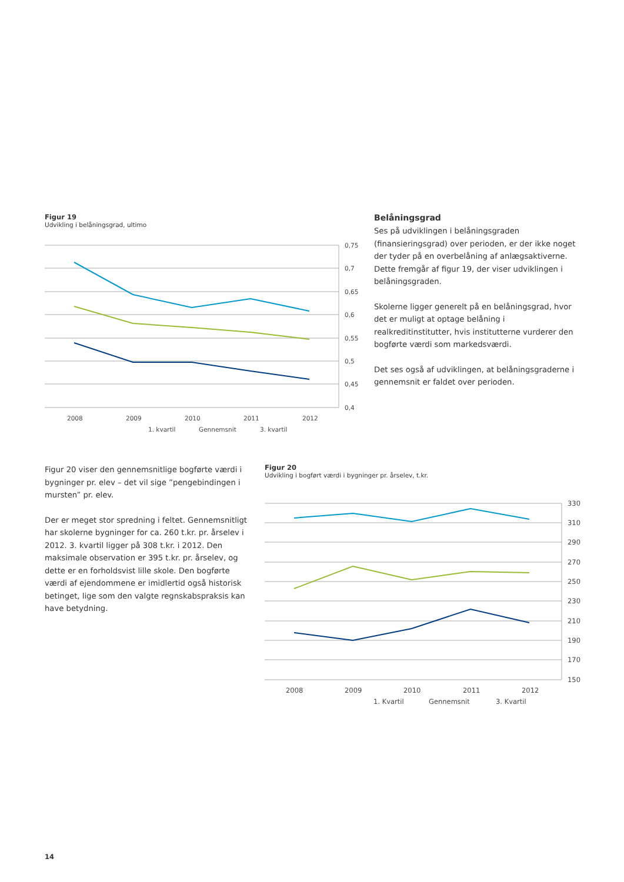Figur 19
Udvikling i belåningsgrad, ultimo
0,75
0,7
0,65
0,6
0,55
0,5
0,45
0,4
2008
2009
2010
2011
2012
1. kvartil
Gennemsnit
3. kvartil
Belåningsgrad
Ses på udviklingen i belåningsgraden (finansieringsgrad) over perioden, er der ikke noget der tyder på en overbelåning af anlægsaktiverne. Dette fremgår af figur 19, der viser udviklingen i belåningsgraden.
Skolerne ligger generelt på en belåningsgrad, hvor det er muligt at optage belåning i realkreditinstitutter, hvis institutterne vurderer den bogførte værdi som markedsværdi.
Det ses også af udviklingen, at belåningsgraderne i gennemsnit er faldet over perioden.
Figur 20 viser den gennemsnitlige bogførte værdi i bygninger pr. elev – det vil sige ”pengebindingen i mursten” pr. elev.
Der er meget stor spredning i feltet. Gennemsnitligt har skolerne bygninger for ca. 260 t.kr. pr. årselev i 2012. 3. kvartil ligger på 308 t.kr. i 2012. Den maksimale observation er 395 t.kr. pr. årselev, og dette er en forholdsvist lille skole. Den bogførte værdi af ejendommene er imidlertid også historisk betinget, lige som den valgte regnskabspraksis kan have betydning.
Figur 20
Udvikling i bogført værdi i bygninger pr. årselev, t.kr.
330
310
290
270
250
230
210
190
170
150
2008
2009
2010
2011
2012
1. Kvartil
Gennemsnit
3. Kvartil
14